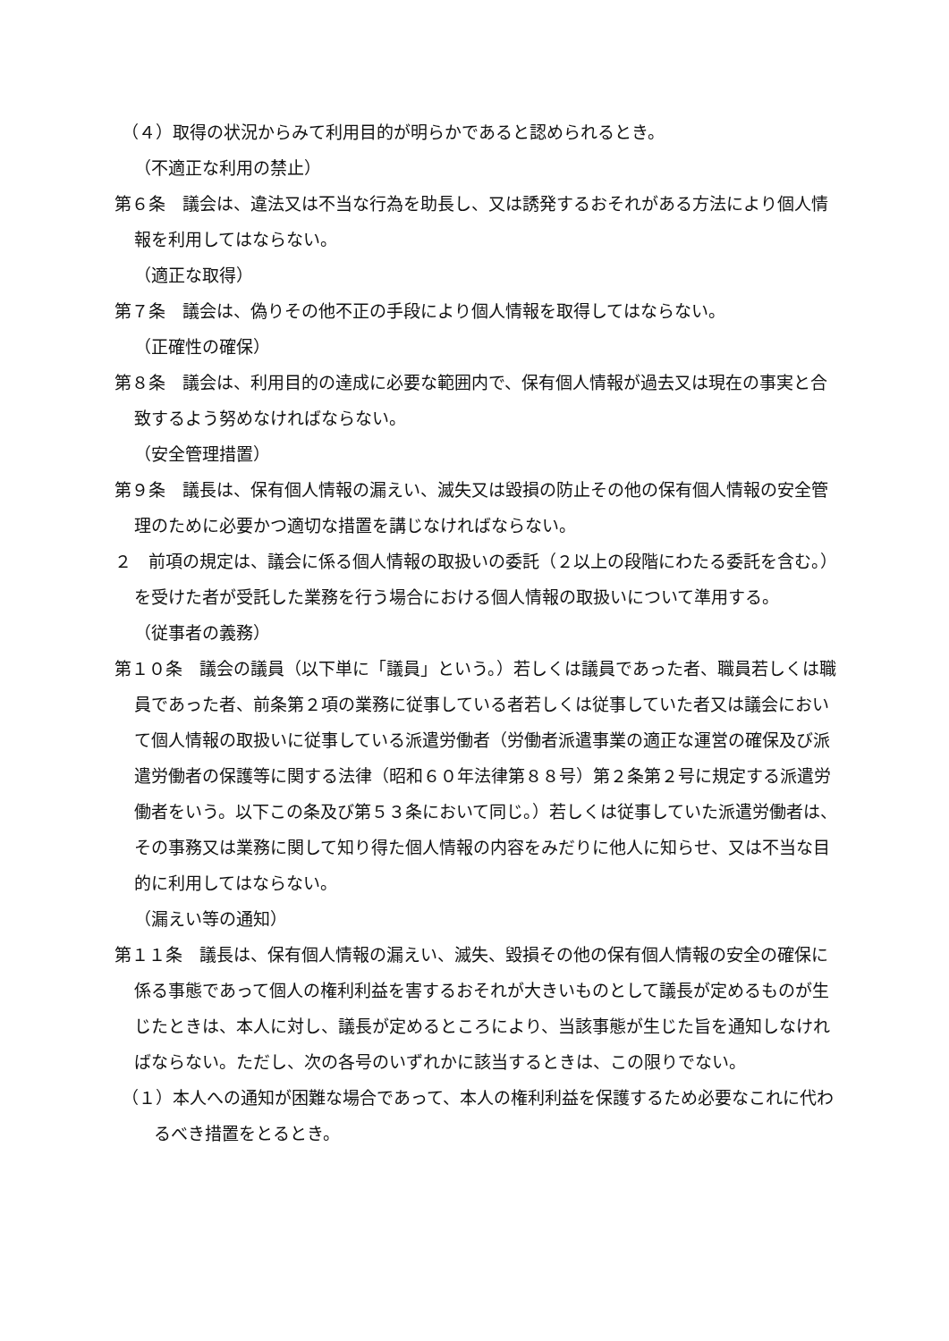（４）取得の状況からみて利用目的が明らかであると認められるとき。
（不適正な利用の禁止）
第６条　議会は、違法又は不当な行為を助長し、又は誘発するおそれがある方法により個人情報を利用してはならない。
（適正な取得）
第７条　議会は、偽りその他不正の手段により個人情報を取得してはならない。
（正確性の確保）
第８条　議会は、利用目的の達成に必要な範囲内で、保有個人情報が過去又は現在の事実と合致するよう努めなければならない。
（安全管理措置）
第９条　議長は、保有個人情報の漏えい、滅失又は毀損の防止その他の保有個人情報の安全管理のために必要かつ適切な措置を講じなければならない。
２　前項の規定は、議会に係る個人情報の取扱いの委託（２以上の段階にわたる委託を含む。）を受けた者が受託した業務を行う場合における個人情報の取扱いについて準用する。
（従事者の義務）
第１０条　議会の議員（以下単に「議員」という。）若しくは議員であった者、職員若しくは職員であった者、前条第２項の業務に従事している者若しくは従事していた者又は議会において個人情報の取扱いに従事している派遣労働者（労働者派遣事業の適正な運営の確保及び派遣労働者の保護等に関する法律（昭和６０年法律第８８号）第２条第２号に規定する派遣労働者をいう。以下この条及び第５３条において同じ。）若しくは従事していた派遣労働者は、その事務又は業務に関して知り得た個人情報の内容をみだりに他人に知らせ、又は不当な目的に利用してはならない。
（漏えい等の通知）
第１１条　議長は、保有個人情報の漏えい、滅失、毀損その他の保有個人情報の安全の確保に係る事態であって個人の権利利益を害するおそれが大きいものとして議長が定めるものが生じたときは、本人に対し、議長が定めるところにより、当該事態が生じた旨を通知しなければならない。ただし、次の各号のいずれかに該当するときは、この限りでない。
（１）本人への通知が困難な場合であって、本人の権利利益を保護するため必要なこれに代わるべき措置をとるとき。